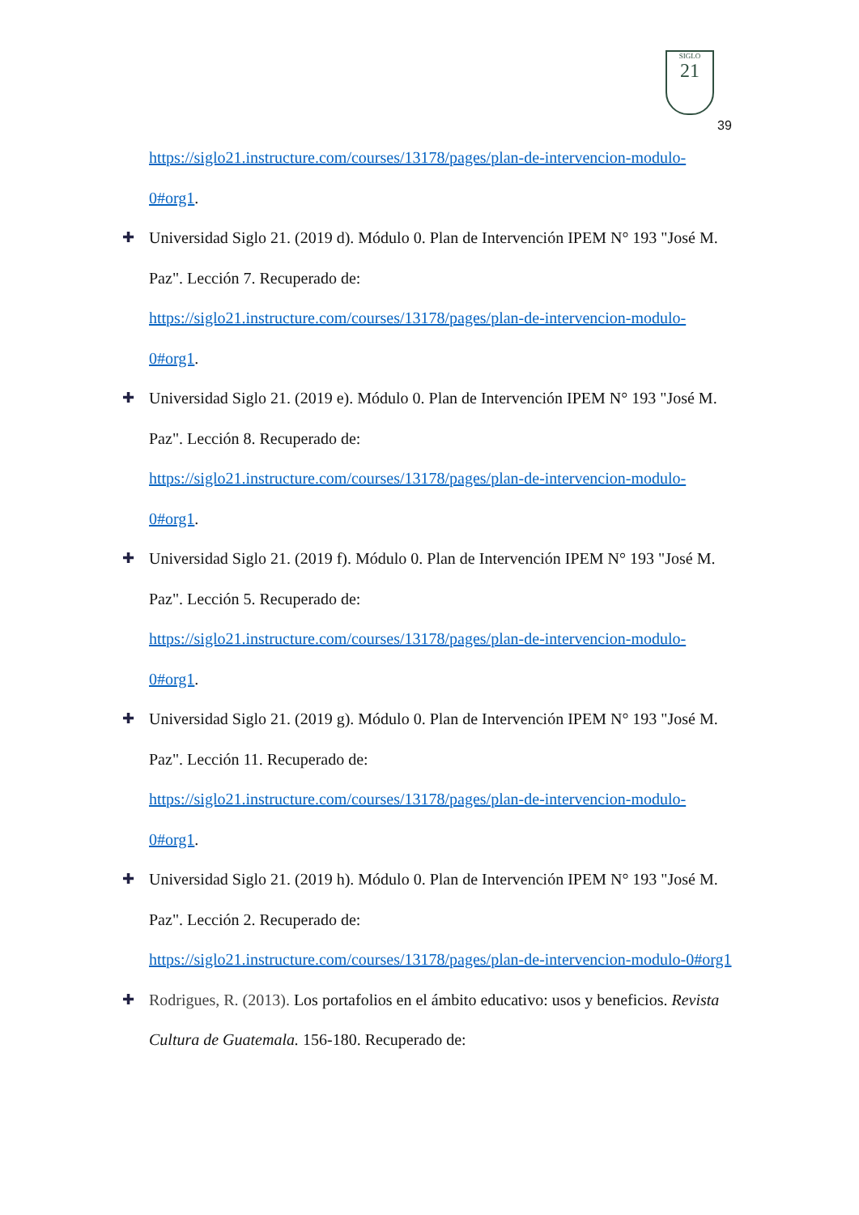SIGLO
21
39
https://siglo21.instructure.com/courses/13178/pages/plan-de-intervencion-modulo-0#org1.
✚ Universidad Siglo 21. (2019 d). Módulo 0. Plan de Intervención IPEM N° 193 "José M. Paz". Lección 7. Recuperado de: https://siglo21.instructure.com/courses/13178/pages/plan-de-intervencion-modulo-0#org1.
✚ Universidad Siglo 21. (2019 e). Módulo 0. Plan de Intervención IPEM N° 193 "José M. Paz". Lección 8. Recuperado de: https://siglo21.instructure.com/courses/13178/pages/plan-de-intervencion-modulo-0#org1.
✚ Universidad Siglo 21. (2019 f). Módulo 0. Plan de Intervención IPEM N° 193 "José M. Paz". Lección 5. Recuperado de: https://siglo21.instructure.com/courses/13178/pages/plan-de-intervencion-modulo-0#org1.
✚ Universidad Siglo 21. (2019 g). Módulo 0. Plan de Intervención IPEM N° 193 "José M. Paz". Lección 11. Recuperado de: https://siglo21.instructure.com/courses/13178/pages/plan-de-intervencion-modulo-0#org1.
✚ Universidad Siglo 21. (2019 h). Módulo 0. Plan de Intervención IPEM N° 193 "José M. Paz". Lección 2. Recuperado de: https://siglo21.instructure.com/courses/13178/pages/plan-de-intervencion-modulo-0#org1
✚ Rodrigues, R. (2013). Los portafolios en el ámbito educativo: usos y beneficios. Revista Cultura de Guatemala. 156-180. Recuperado de: